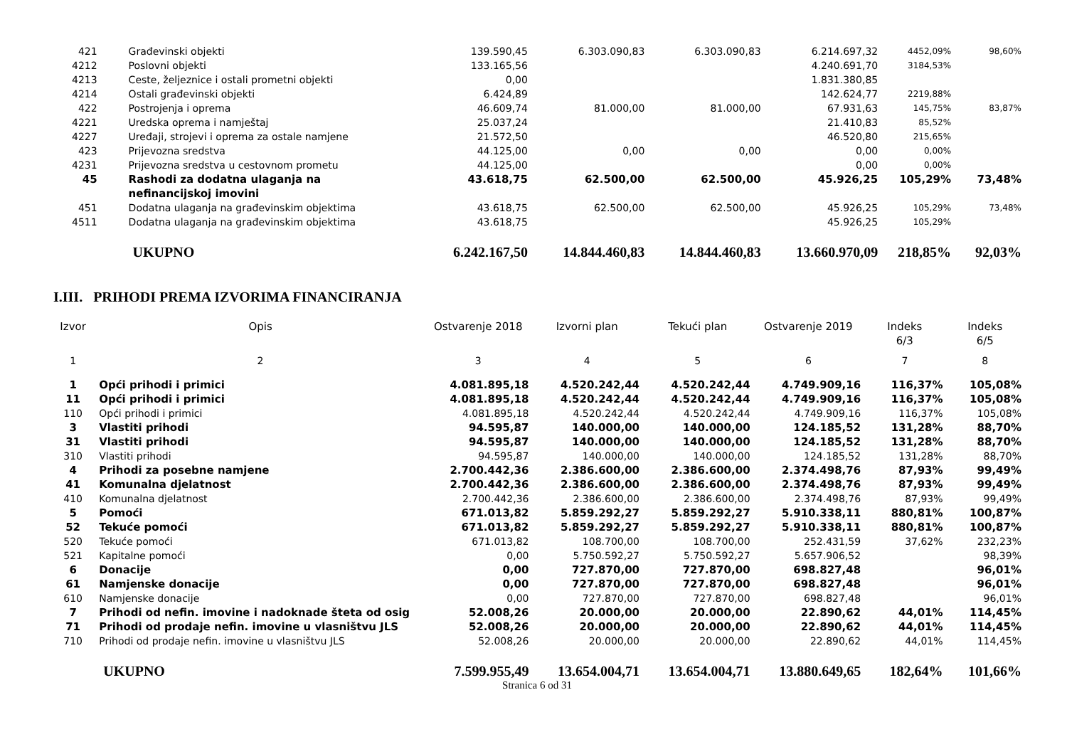| 421 | Građevinski objekti | 139.590,45 | 6.303.090,83 | 6.303.090,83 | 6.214.697,32 | 4452,09% | 98,60% |
| 4212 | Poslovni objekti | 133.165,56 | | | 4.240.691,70 | 3184,53% | |
| 4213 | Ceste, željeznice i ostali prometni objekti | 0,00 | | | 1.831.380,85 | | |
| 4214 | Ostali građevinski objekti | 6.424,89 | | | 142.624,77 | 2219,88% | |
| 422 | Postrojenja i oprema | 46.609,74 | 81.000,00 | 81.000,00 | 67.931,63 | 145,75% | 83,87% |
| 4221 | Uredska oprema i namještaj | 25.037,24 | | | 21.410,83 | 85,52% | |
| 4227 | Uređaji, strojevi i oprema za ostale namjene | 21.572,50 | | | 46.520,80 | 215,65% | |
| 423 | Prijevozna sredstva | 44.125,00 | 0,00 | 0,00 | 0,00 | 0,00% | |
| 4231 | Prijevozna sredstva u cestovnom prometu | 44.125,00 | | | 0,00 | 0,00% | |
| 45 | Rashodi za dodatna ulaganja na nefinancijskoj imovini | 43.618,75 | 62.500,00 | 62.500,00 | 45.926,25 | 105,29% | 73,48% |
| 451 | Dodatna ulaganja na građevinskim objektima | 43.618,75 | 62.500,00 | 62.500,00 | 45.926,25 | 105,29% | 73,48% |
| 4511 | Dodatna ulaganja na građevinskim objektima | 43.618,75 | | | 45.926,25 | 105,29% | |
| | UKUPNO | 6.242.167,50 | 14.844.460,83 | 14.844.460,83 | 13.660.970,09 | 218,85% | 92,03% |
I.III. PRIHODI PREMA IZVORIMA FINANCIRANJA
| Izvor | Opis | Ostvarenje 2018 | Izvorni plan | Tekući plan | Ostvarenje 2019 | Indeks 6/3 | Indeks 6/5 |
| --- | --- | --- | --- | --- | --- | --- | --- |
| 1 | 2 | 3 | 4 | 5 | 6 | 7 | 8 |
| 1 | Opći prihodi i primici | 4.081.895,18 | 4.520.242,44 | 4.520.242,44 | 4.749.909,16 | 116,37% | 105,08% |
| 11 | Opći prihodi i primici | 4.081.895,18 | 4.520.242,44 | 4.520.242,44 | 4.749.909,16 | 116,37% | 105,08% |
| 110 | Opći prihodi i primici | 4.081.895,18 | 4.520.242,44 | 4.520.242,44 | 4.749.909,16 | 116,37% | 105,08% |
| 3 | Vlastiti prihodi | 94.595,87 | 140.000,00 | 140.000,00 | 124.185,52 | 131,28% | 88,70% |
| 31 | Vlastiti prihodi | 94.595,87 | 140.000,00 | 140.000,00 | 124.185,52 | 131,28% | 88,70% |
| 310 | Vlastiti prihodi | 94.595,87 | 140.000,00 | 140.000,00 | 124.185,52 | 131,28% | 88,70% |
| 4 | Prihodi za posebne namjene | 2.700.442,36 | 2.386.600,00 | 2.386.600,00 | 2.374.498,76 | 87,93% | 99,49% |
| 41 | Komunalna djelatnost | 2.700.442,36 | 2.386.600,00 | 2.386.600,00 | 2.374.498,76 | 87,93% | 99,49% |
| 410 | Komunalna djelatnost | 2.700.442,36 | 2.386.600,00 | 2.386.600,00 | 2.374.498,76 | 87,93% | 99,49% |
| 5 | Pomoći | 671.013,82 | 5.859.292,27 | 5.859.292,27 | 5.910.338,11 | 880,81% | 100,87% |
| 52 | Tekuće pomoći | 671.013,82 | 5.859.292,27 | 5.859.292,27 | 5.910.338,11 | 880,81% | 100,87% |
| 520 | Tekuće pomoći | 671.013,82 | 108.700,00 | 108.700,00 | 252.431,59 | 37,62% | 232,23% |
| 521 | Kapitalne pomoći | 0,00 | 5.750.592,27 | 5.750.592,27 | 5.657.906,52 | | 98,39% |
| 6 | Donacije | 0,00 | 727.870,00 | 727.870,00 | 698.827,48 | | 96,01% |
| 61 | Namjenske donacije | 0,00 | 727.870,00 | 727.870,00 | 698.827,48 | | 96,01% |
| 610 | Namjenske donacije | 0,00 | 727.870,00 | 727.870,00 | 698.827,48 | | 96,01% |
| 7 | Prihodi od nefin. imovine i nadoknade šteta od osig | 52.008,26 | 20.000,00 | 20.000,00 | 22.890,62 | 44,01% | 114,45% |
| 71 | Prihodi od prodaje nefin. imovine u vlasništvu JLS | 52.008,26 | 20.000,00 | 20.000,00 | 22.890,62 | 44,01% | 114,45% |
| 710 | Prihodi od prodaje nefin. imovine u vlasništvu JLS | 52.008,26 | 20.000,00 | 20.000,00 | 22.890,62 | 44,01% | 114,45% |
| | UKUPNO | 7.599.955,49 | 13.654.004,71 | 13.654.004,71 | 13.880.649,65 | 182,64% | 101,66% |
Stranica 6 od 31